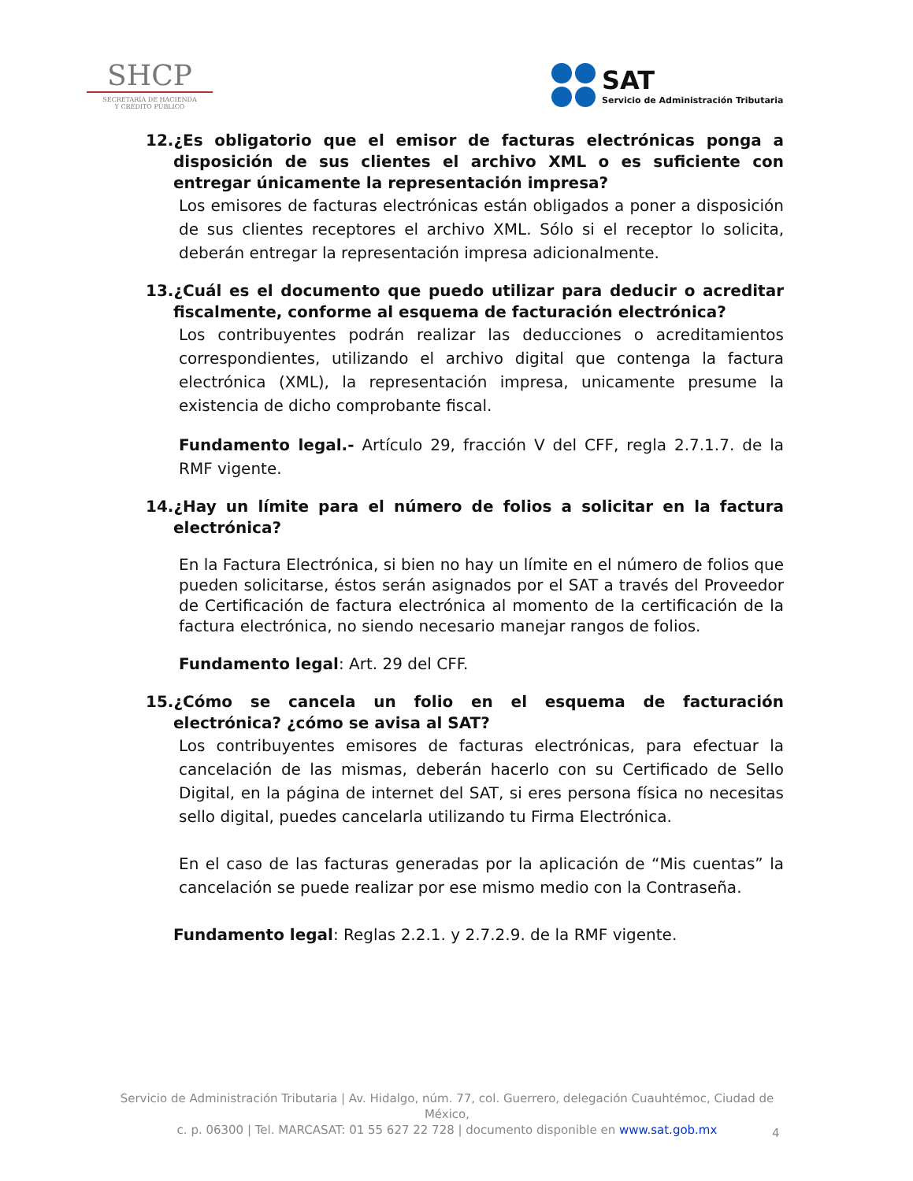SHCP
SECRETARÍA DE HACIENDA
Y CRÉDITO PÚBLICO
SAT
Servicio de Administración Tributaria
12.¿Es obligatorio que el emisor de facturas electrónicas ponga a disposición de sus clientes el archivo XML o es suficiente con entregar únicamente la representación impresa?
Los emisores de facturas electrónicas están obligados a poner a disposición de sus clientes receptores el archivo XML. Sólo si el receptor lo solicita, deberán entregar la representación impresa adicionalmente.
13.¿Cuál es el documento que puedo utilizar para deducir o acreditar fiscalmente, conforme al esquema de facturación electrónica?
Los contribuyentes podrán realizar las deducciones o acreditamientos correspondientes, utilizando el archivo digital que contenga la factura electrónica (XML), la representación impresa, unicamente presume la existencia de dicho comprobante fiscal.
Fundamento legal.- Artículo 29, fracción V del CFF, regla 2.7.1.7. de la RMF vigente.
14.¿Hay un límite para el número de folios a solicitar en la factura electrónica?
En la Factura Electrónica, si bien no hay un límite en el número de folios que pueden solicitarse, éstos serán asignados por el SAT a través del Proveedor de Certificación de factura electrónica al momento de la certificación de la factura electrónica, no siendo necesario manejar rangos de folios.
Fundamento legal: Art. 29 del CFF.
15.¿Cómo se cancela un folio en el esquema de facturación electrónica? ¿cómo se avisa al SAT?
Los contribuyentes emisores de facturas electrónicas, para efectuar la cancelación de las mismas, deberán hacerlo con su Certificado de Sello Digital, en la página de internet del SAT, si eres persona física no necesitas sello digital, puedes cancelarla utilizando tu Firma Electrónica.
En el caso de las facturas generadas por la aplicación de “Mis cuentas” la cancelación se puede realizar por ese mismo medio con la Contraseña.
Fundamento legal: Reglas 2.2.1. y 2.7.2.9. de la RMF vigente.
Servicio de Administración Tributaria | Av. Hidalgo, núm. 77, col. Guerrero, delegación Cuauhtémoc, Ciudad de México,
c. p. 06300 | Tel. MARCASAT: 01 55 627 22 728 | documento disponible en www.sat.gob.mx
4